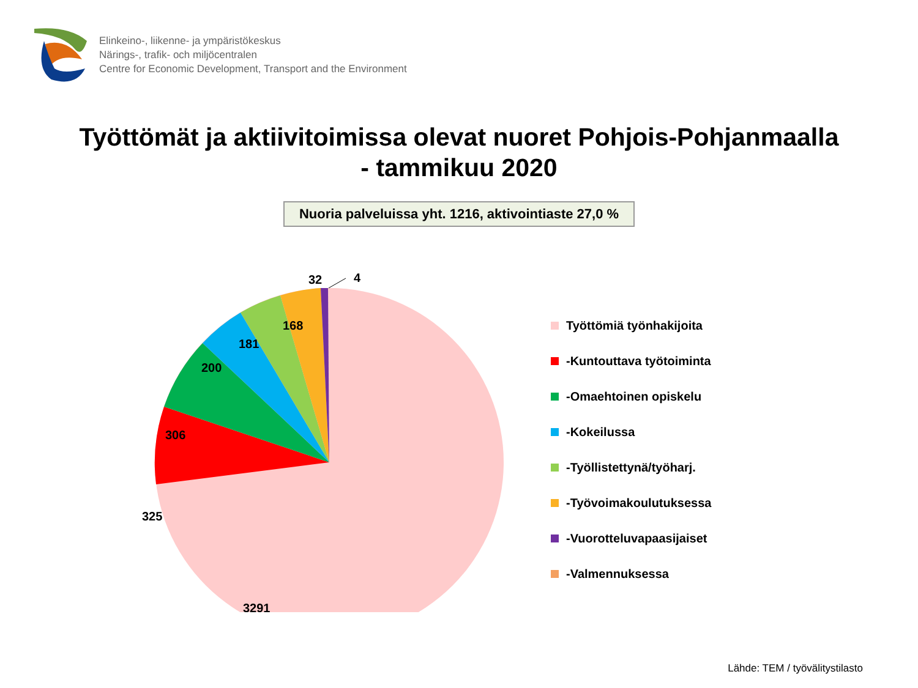Elinkeino-, liikenne- ja ympäristökeskus
Närings-, trafik- och miljöcentralen
Centre for Economic Development, Transport and the Environment
Työttömät ja aktiivitoimissa olevat nuoret Pohjois-Pohjanmaalla
- tammikuu 2020
Nuoria palveluissa yht. 1216, aktivointiaste 27,0 %
32
4
168
181
200
306
325
3291
Työttömiä työnhakijoita
-Kuntouttava työtoiminta
-Omaehtoinen opiskelu
-Kokeilussa
-Työllistettynä/työharj.
-Työvoimakoulutuksessa
-Vuorotteluvapaasijaiset
-Valmennuksessa
Lähde: TEM / työvälitystilasto